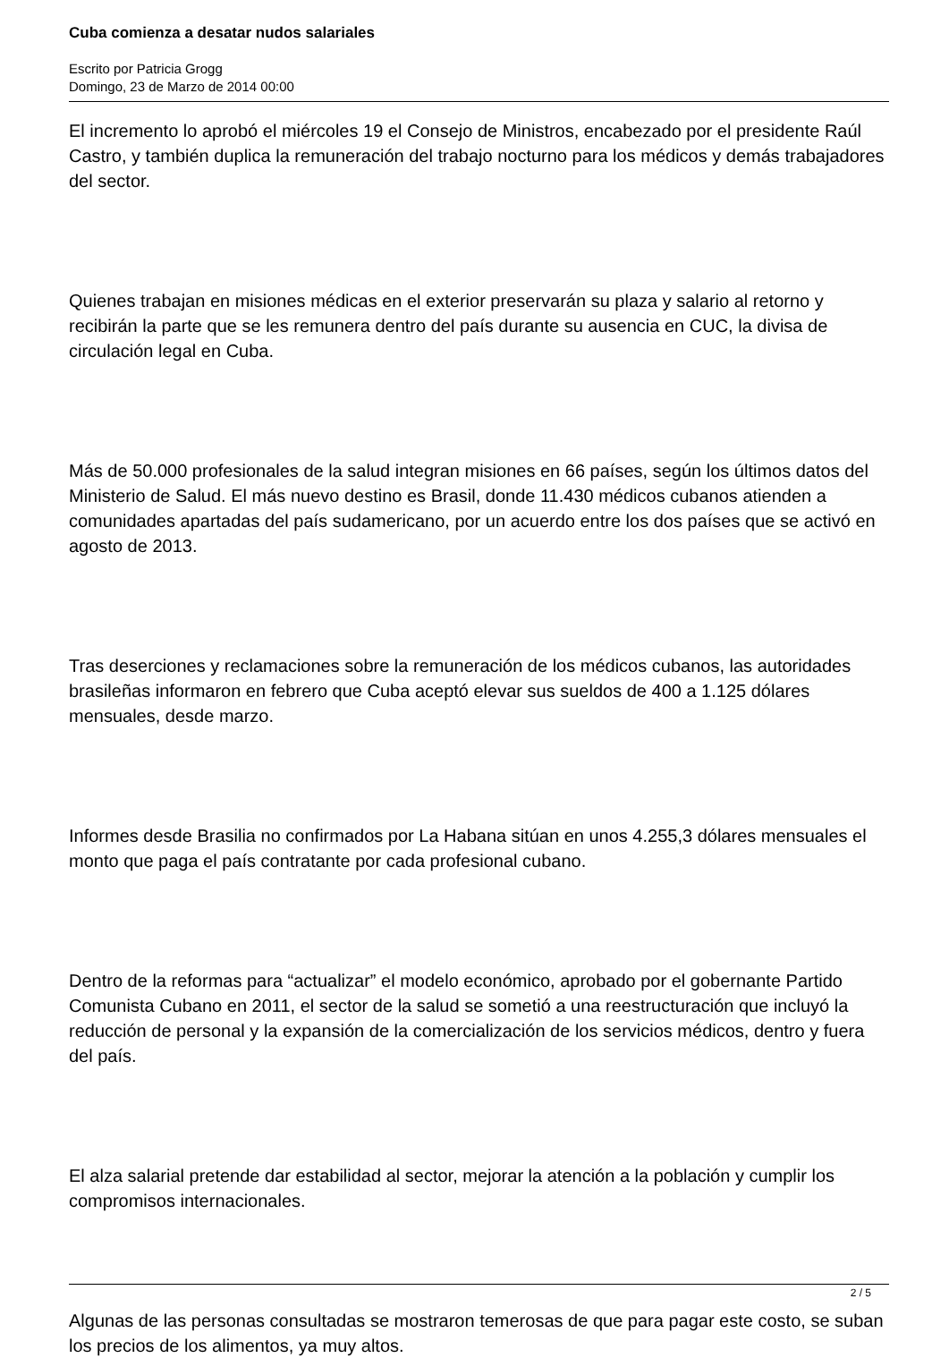Cuba comienza a desatar nudos salariales
Escrito por Patricia Grogg
Domingo, 23 de Marzo de 2014 00:00
El incremento lo aprobó el miércoles 19 el Consejo de Ministros, encabezado por el presidente Raúl Castro, y también duplica la remuneración del trabajo nocturno para los médicos y demás trabajadores del sector.
Quienes trabajan en misiones médicas en el exterior preservarán su plaza y salario al retorno y recibirán la parte que se les remunera dentro del país durante su ausencia en CUC, la divisa de circulación legal en Cuba.
Más de 50.000 profesionales de la salud integran misiones en 66 países, según los últimos datos del Ministerio de Salud. El más nuevo destino es Brasil, donde 11.430 médicos cubanos atienden a comunidades apartadas del país sudamericano, por un acuerdo entre los dos países que se activó en agosto de 2013.
Tras deserciones y reclamaciones sobre la remuneración de los médicos cubanos, las autoridades brasileñas informaron en febrero que Cuba aceptó elevar sus sueldos de 400 a 1.125 dólares mensuales, desde marzo.
Informes desde Brasilia no confirmados por La Habana sitúan en unos 4.255,3 dólares mensuales el monto que paga el país contratante por cada profesional cubano.
Dentro de la reformas para “actualizar” el modelo económico, aprobado por el gobernante Partido Comunista Cubano en 2011, el sector de la salud se sometió a una reestructuración que incluyó la reducción de personal y la expansión de la comercialización de los servicios médicos, dentro y fuera del país.
El alza salarial pretende dar estabilidad al sector, mejorar la atención a la población y cumplir los compromisos internacionales.
Algunas de las personas consultadas se mostraron temerosas de que para pagar este costo, se suban los precios de los alimentos, ya muy altos.
2 / 5